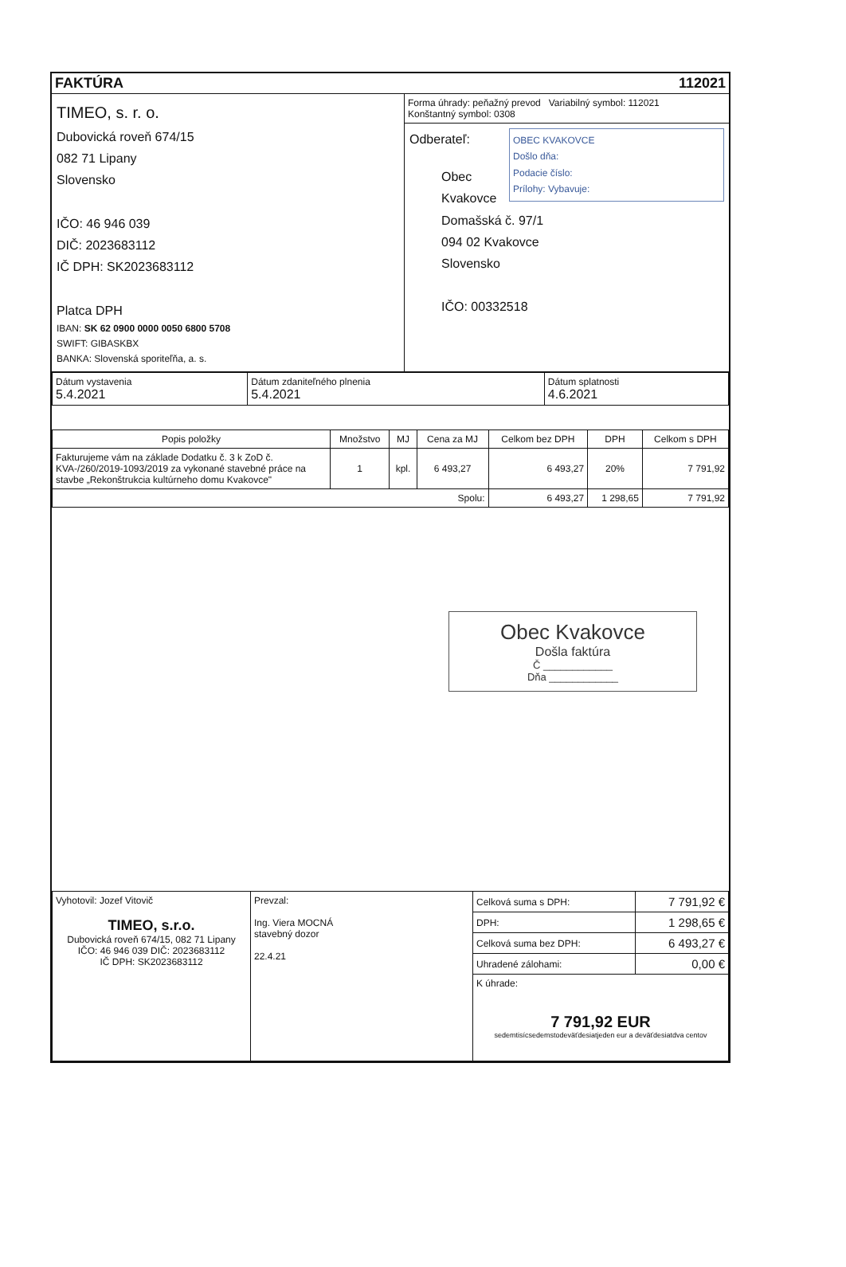FAKTÚRA 112021
TIMEO, s. r. o.
Dubovická roveň 674/15
082 71 Lipany
Slovensko
IČO: 46 946 039
DIČ: 2023683112
IČ DPH: SK2023683112
Platca DPH
IBAN: SK 62 0900 0000 0050 6800 5708
SWIFT: GIBASKBX
BANKA: Slovenská sporiteľňa, a. s.
Forma úhrady: peňažný prevod Variabilný symbol: 112021
Konštantný symbol: 0308
Odberateľ:
OBEC KVAKOVCE
Došlo dňa:
Podacie číslo:
Prílohy: Vybavuje:
Obec Kvakovce
Domašská č. 97/1
094 02 Kvakovce
Slovensko
IČO: 00332518
| Dátum vystavenia 5.4.2021 | Dátum zdaniteľného plnenia 5.4.2021 | Dátum splatnosti 4.6.2021 |
| Popis položky | Množstvo | MJ | Cena za MJ | Celkom bez DPH | DPH | Celkom s DPH |
| --- | --- | --- | --- | --- | --- | --- |
| Fakturujeme vám na základe Dodatku č. 3 k ZoD č. KVA-/260/2019-1093/2019 za vykonané stavebné práce na stavbe „Rekonštrukcia kultúrneho domu Kvakovce" | 1 | kpl. | 6 493,27 | 6 493,27 | 20% | 7 791,92 |
| Spolu: | | | | 6 493,27 | 1 298,65 | 7 791,92 |
Obec Kvakovce
Došla faktúra
Č ____________
Dňa ____________
| Vyhotovil: Jozef Vitovič TIMEO, s.r.o. Dubovická roveň 674/15, 082 71 Lipany IČO: 46 946 039 DIČ: 2023683112 IČ DPH: SK2023683112 | Prevzal: Ing. Viera MOCNÁ stavebný dozor 22.4.21 | Celková suma s DPH: | 7 791,92 € |
| | | DPH: | 1 298,65 € |
| | | Celková suma bez DPH: | 6 493,27 € |
| | | Uhradené zálohami: | 0,00 € |
| | | K úhrade: 7 791,92 EUR sedemtisícsedemstodeväťdesiatjeden eur a deväťdesiatdva centov | |